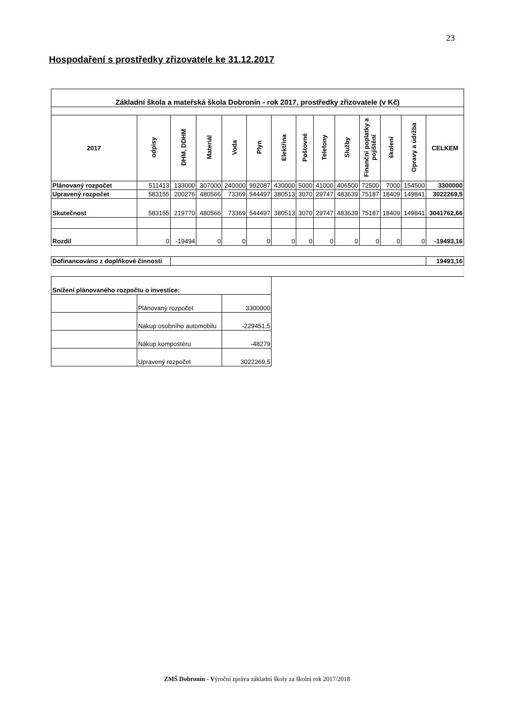23
Hospodaření s prostředky zřizovatele ke 31.12.2017
| Základní škola a mateřská škola Dobronín - rok 2017, prostředky zřizovatele (v Kč) | | | | | | | | | | | | | |
| 2017 | odpisy | DHM, DDHM | Materiál | Voda | Plyn | Elektřina | Poštovné | Telefony | Služby | Finanční poplatky a pojištění | školení | Opravy a údržba | CELKEM |
| Plánovaný rozpočet | 511413 | 133000 | 307000 | 240000 | 992087 | 430000 | 5000 | 41000 | 406500 | 72500 | 7000 | 154500 | 3300000 |
| Upravený rozpočet | 583155 | 200276 | 480566 | 73369 | 544497 | 380513 | 3070 | 29747 | 483639 | 75187 | 18409 | 149841 | 3022269,5 |
| Skutečnost | 583155 | 219770 | 480566 | 73369 | 544497 | 380513 | 3070 | 29747 | 483639 | 75187 | 18409 | 149841 | 3041762,66 |
| Rozdíl | 0 | -19494 | 0 | 0 | 0 | 0 | 0 | 0 | 0 | 0 | 0 | 0 | -19493,16 |
| Dofinancováno z doplňkové činnosti | | | | | | | | | | | | | 19493,16 |
| Snížení plánovaného rozpočtu o investice: | | | | | | | | | | | | | |
| | Plánovaný rozpočet | | | 3300000 | | | | | | | | | |
| | Nakup osobního automobilu | | | -229451,5 | | | | | | | | | |
| | Nákup kompostéru | | | -48279 | | | | | | | | | |
| | Upravený rozpočet | | | 3022269,5 | | | | | | | | | |
ZMŠ Dobronín - Výroční zpráva základní školy za školní rok 2017/2018